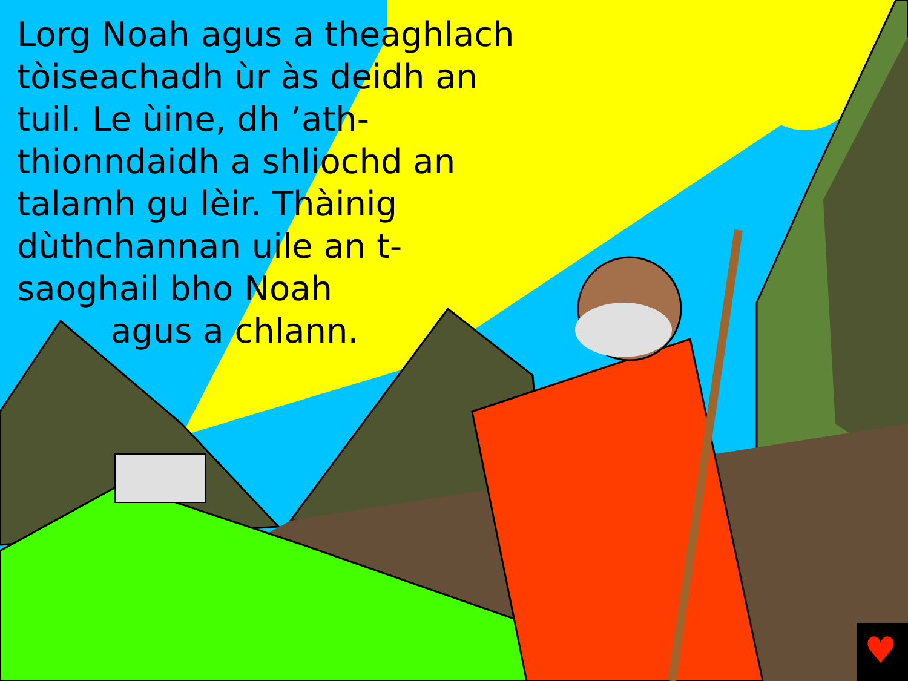♥
Lorg Noah agus a theaghlach tòiseachadh ùr às deidh an tuil. Le ùine, dh ’ath-thionndaidh a shliochd an talamh gu lèir. Thàinig dùthchannan uile an t-saoghail bho Noah
agus a chlann.